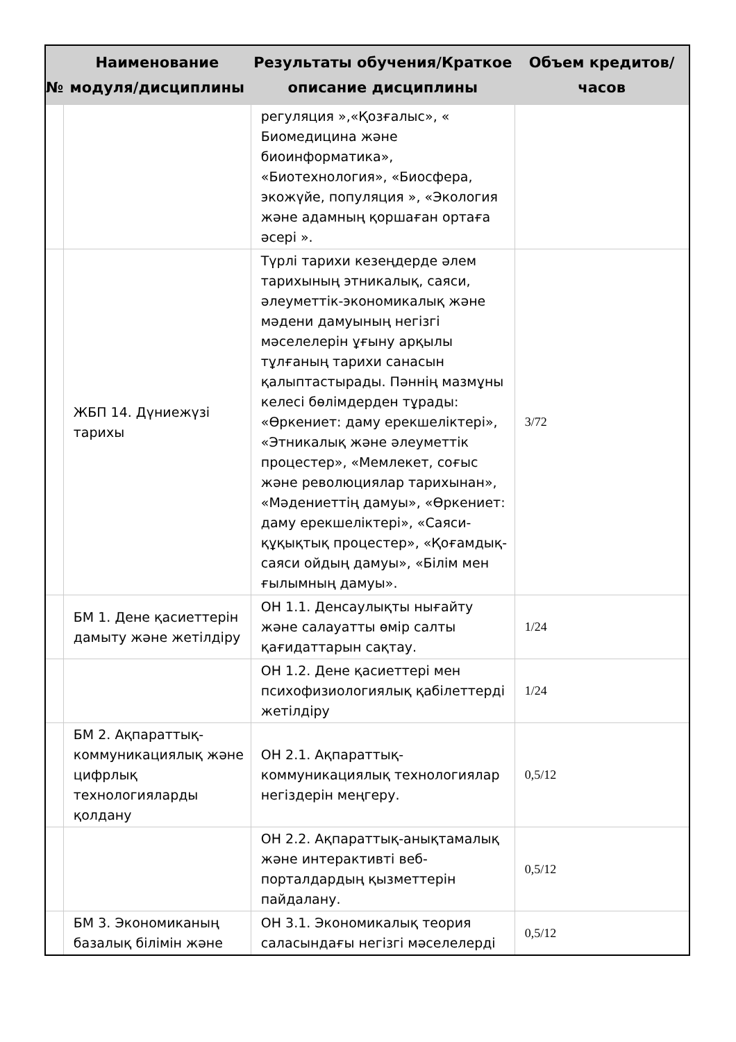| № | Наименование модуля/дисциплины | Результаты обучения/Краткое описание дисциплины | Объем кредитов/часов |
| --- | --- | --- | --- |
| | | регуляция »,«Қозғалыс», « Биомедицина және биоинформатика», «Биотехнология», «Биосфера, экожүйе, популяция », «Экология және адамның қоршаған ортаға әсері ». | |
| | ЖБП 14. Дүниежүзі тарихы | Түрлі тарихи кезеңдерде әлем тарихының этникалық, саяси, әлеуметтік-экономикалық және мәдени дамуының негізгі мәселелерін ұғыну арқылы тұлғаның тарихи санасын қалыптастырады. Пәннің мазмұны келесі бөлімдерден тұрады: «Өркениет: даму ерекшеліктері», «Этникалық және әлеуметтік процестер», «Мемлекет, соғыс және революциялар тарихынан», «Мәдениеттің дамуы», «Өркениет: даму ерекшеліктері», «Саяси-құқықтық процестер», «Қоғамдық-саяси ойдың дамуы», «Білім мен ғылымның дамуы». | 3/72 |
| | БМ 1. Дене қасиеттерін дамыту және жетілдіру | ОН 1.1. Денсаулықты нығайту және салауатты өмір салты қағидаттарын сақтау. | 1/24 |
| | | ОН 1.2. Дене қасиеттері мен психофизиологиялық қабілеттерді жетілдіру | 1/24 |
| | БМ 2. Ақпараттық-коммуникациялық және цифрлық технологияларды қолдану | ОН 2.1. Ақпараттық-коммуникациялық технологиялар негіздерін меңгеру. | 0,5/12 |
| | | ОН 2.2. Ақпараттық-анықтамалық және интерактивті веб-порталдардың қызметтерін пайдалану. | 0,5/12 |
| | БМ 3. Экономиканың базалық білімін және | ОН 3.1. Экономикалық теория саласындағы негізгі мәселелерді | 0,5/12 |